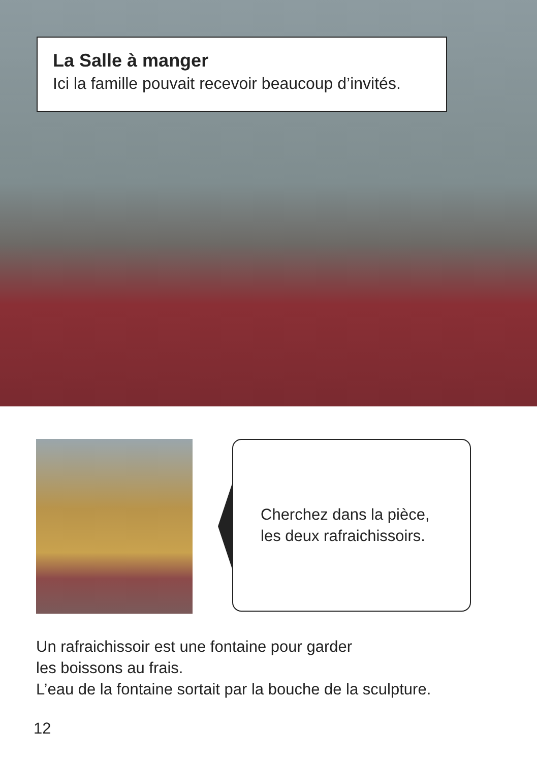La Salle à manger
Ici la famille pouvait recevoir beaucoup d’invités.
Cherchez dans la pièce,
les deux rafraichissoirs.
Un rafraichissoir est une fontaine pour garder
les boissons au frais.
L’eau de la fontaine sortait par la bouche de la sculpture.
12